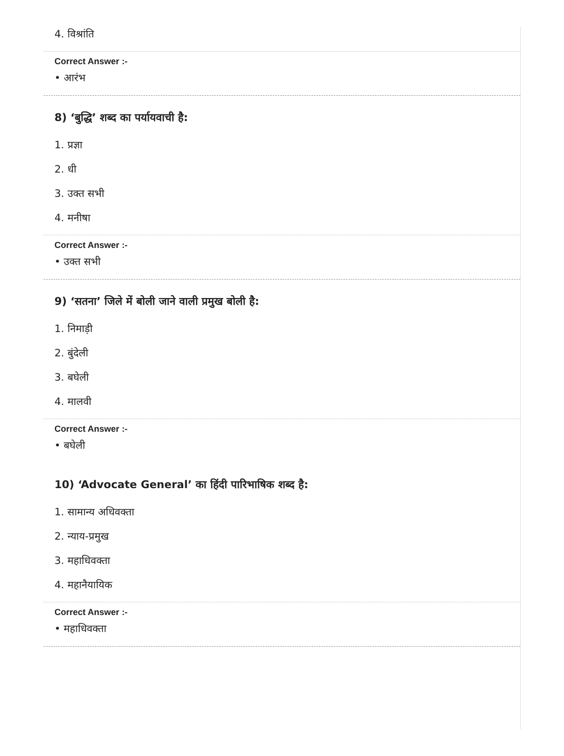4. विश्रांति
Correct Answer :-
• आरंभ
8) ‘बुद्धि’ शब्द का पर्यायवाची है:
1. प्रज्ञा
2. धी
3. उक्त सभी
4. मनीषा
Correct Answer :-
• उक्त सभी
9) ‘सतना’ जिले में बोली जाने वाली प्रमुख बोली है:
1. निमाड़ी
2. बुंदेली
3. बघेली
4. मालवी
Correct Answer :-
• बघेली
10) ‘Advocate General’ का हिंदी पारिभाषिक शब्द है:
1. सामान्य अधिवक्ता
2. न्याय-प्रमुख
3. महाधिवक्ता
4. महानैयायिक
Correct Answer :-
• महाधिवक्ता